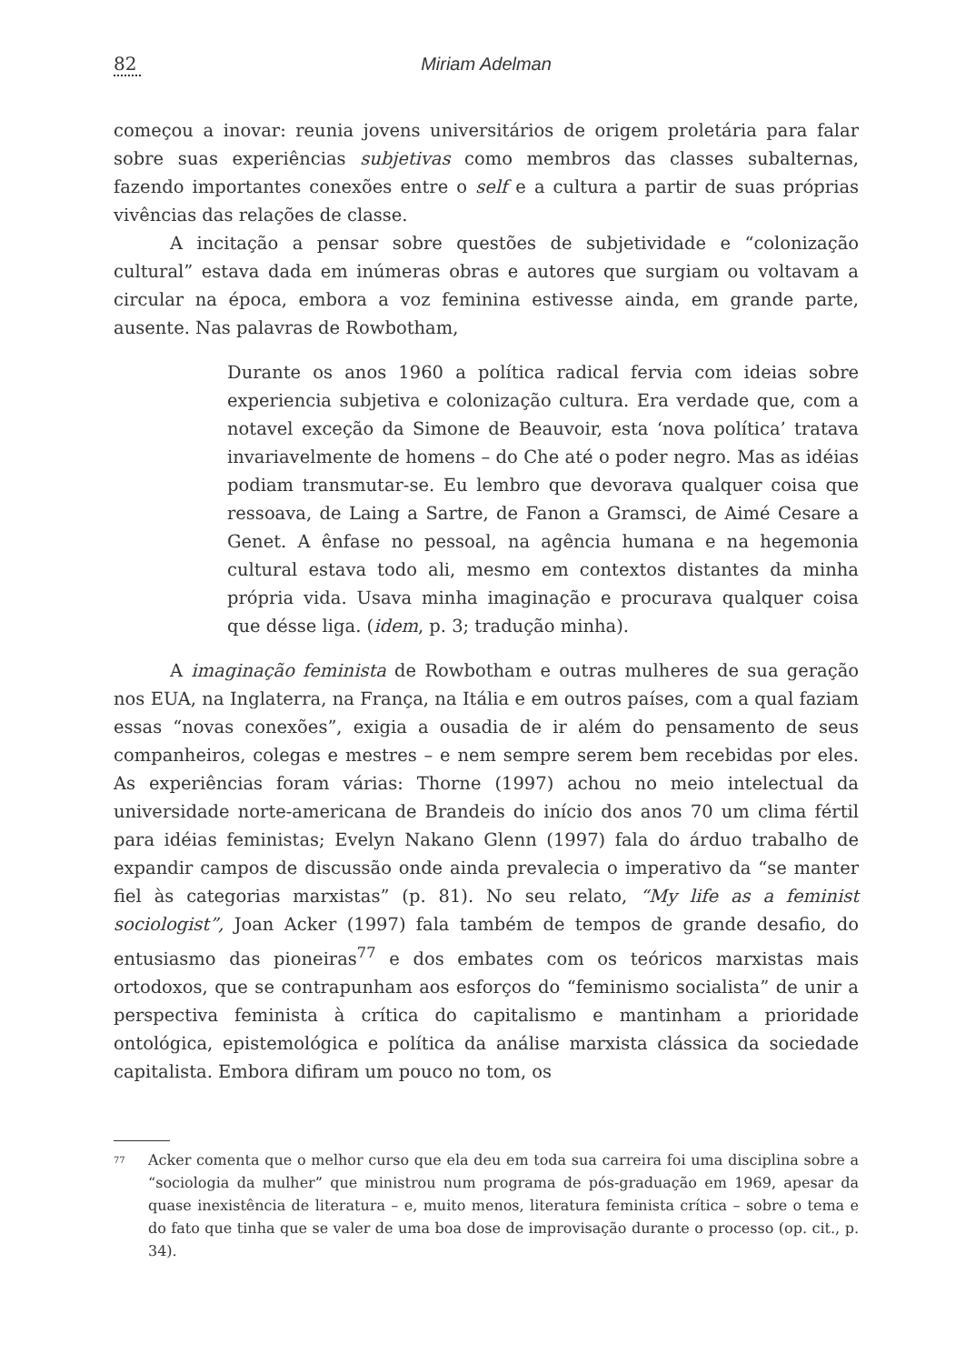82 Miriam Adelman
começou a inovar: reunia jovens universitários de origem proletária para falar sobre suas experiências subjetivas como membros das classes subalternas, fazendo importantes conexões entre o self e a cultura a partir de suas próprias vivências das relações de classe.
A incitação a pensar sobre questões de subjetividade e “colonização cultural” estava dada em inúmeras obras e autores que surgiam ou voltavam a circular na época, embora a voz feminina estivesse ainda, em grande parte, ausente. Nas palavras de Rowbotham,
Durante os anos 1960 a política radical fervia com ideias sobre experiencia subjetiva e colonização cultura. Era verdade que, com a notavel exceção da Simone de Beauvoir, esta ‘nova política’ tratava invariavelmente de homens – do Che até o poder negro. Mas as idéias podiam transmutar-se. Eu lembro que devorava qualquer coisa que ressoava, de Laing a Sartre, de Fanon a Gramsci, de Aimé Cesare a Genet. A ênfase no pessoal, na agência humana e na hegemonia cultural estava todo ali, mesmo em contextos distantes da minha própria vida. Usava minha imaginação e procurava qualquer coisa que désse liga. (idem, p. 3; tradução minha).
A imaginação feminista de Rowbotham e outras mulheres de sua geração nos EUA, na Inglaterra, na França, na Itália e em outros países, com a qual faziam essas “novas conexões”, exigia a ousadia de ir além do pensamento de seus companheiros, colegas e mestres – e nem sempre serem bem recebidas por eles. As experiências foram várias: Thorne (1997) achou no meio intelectual da universidade norte-americana de Brandeis do início dos anos 70 um clima fértil para idéias feministas; Evelyn Nakano Glenn (1997) fala do árduo trabalho de expandir campos de discussão onde ainda prevalecia o imperativo da “se manter fiel às categorias marxistas” (p. 81). No seu relato, “My life as a feminist sociologist”, Joan Acker (1997) fala também de tempos de grande desafio, do entusiasmo das pioneiras<sup>77</sup> e dos embates com os teóricos marxistas mais ortodoxos, que se contrapunham aos esforços do “feminismo socialista” de unir a perspectiva feminista à crítica do capitalismo e mantinham a prioridade ontológica, epistemológica e política da análise marxista clássica da sociedade capitalista. Embora difiram um pouco no tom, os
<sup>77</sup>
Acker comenta que o melhor curso que ela deu em toda sua carreira foi uma disciplina sobre a “sociologia da mulher” que ministrou num programa de pós-graduação em 1969, apesar da quase inexistência de literatura – e, muito menos, literatura feminista crítica – sobre o tema e do fato que tinha que se valer de uma boa dose de improvisação durante o processo (op. cit., p. 34).